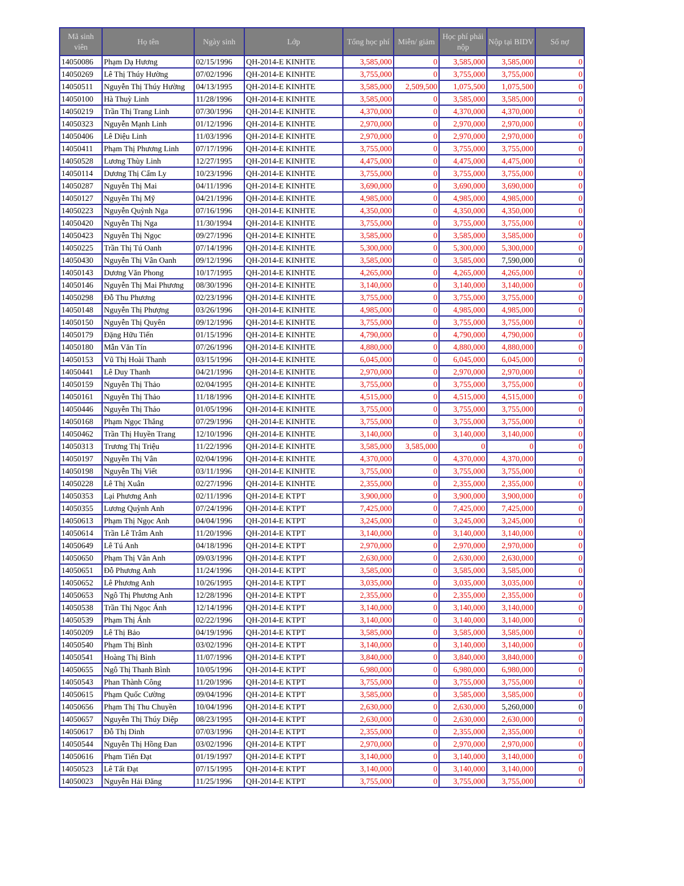| Mã sinh viên | Họ tên | Ngày sinh | Lớp | Tổng học phí | Miễn/ giảm | Học phí phải nộp | Nộp tại BIDV | Số nợ |
| --- | --- | --- | --- | --- | --- | --- | --- | --- |
| 14050086 | Phạm Dạ Hương | 02/15/1996 | QH-2014-E KINHTE | 3,585,000 | 0 | 3,585,000 | 3,585,000 | 0 |
| 14050269 | Lê Thị Thúy Hường | 07/02/1996 | QH-2014-E KINHTE | 3,755,000 | 0 | 3,755,000 | 3,755,000 | 0 |
| 14050511 | Nguyễn Thị Thúy Hường | 04/13/1995 | QH-2014-E KINHTE | 3,585,000 | 2,509,500 | 1,075,500 | 1,075,500 | 0 |
| 14050100 | Hà Thuỳ Linh | 11/28/1996 | QH-2014-E KINHTE | 3,585,000 | 0 | 3,585,000 | 3,585,000 | 0 |
| 14050219 | Trần Thị Trang Linh | 07/30/1996 | QH-2014-E KINHTE | 4,370,000 | 0 | 4,370,000 | 4,370,000 | 0 |
| 14050323 | Nguyễn Mạnh Linh | 01/12/1996 | QH-2014-E KINHTE | 2,970,000 | 0 | 2,970,000 | 2,970,000 | 0 |
| 14050406 | Lê Diệu Linh | 11/03/1996 | QH-2014-E KINHTE | 2,970,000 | 0 | 2,970,000 | 2,970,000 | 0 |
| 14050411 | Phạm Thị Phương Linh | 07/17/1996 | QH-2014-E KINHTE | 3,755,000 | 0 | 3,755,000 | 3,755,000 | 0 |
| 14050528 | Lương Thùy Linh | 12/27/1995 | QH-2014-E KINHTE | 4,475,000 | 0 | 4,475,000 | 4,475,000 | 0 |
| 14050114 | Dương Thị Cẩm Ly | 10/23/1996 | QH-2014-E KINHTE | 3,755,000 | 0 | 3,755,000 | 3,755,000 | 0 |
| 14050287 | Nguyễn Thị Mai | 04/11/1996 | QH-2014-E KINHTE | 3,690,000 | 0 | 3,690,000 | 3,690,000 | 0 |
| 14050127 | Nguyễn Thị Mỹ | 04/21/1996 | QH-2014-E KINHTE | 4,985,000 | 0 | 4,985,000 | 4,985,000 | 0 |
| 14050223 | Nguyễn Quỳnh Nga | 07/16/1996 | QH-2014-E KINHTE | 4,350,000 | 0 | 4,350,000 | 4,350,000 | 0 |
| 14050420 | Nguyễn Thị Nga | 11/30/1994 | QH-2014-E KINHTE | 3,755,000 | 0 | 3,755,000 | 3,755,000 | 0 |
| 14050423 | Nguyễn Thị Ngọc | 09/27/1996 | QH-2014-E KINHTE | 3,585,000 | 0 | 3,585,000 | 3,585,000 | 0 |
| 14050225 | Trần Thị Tú Oanh | 07/14/1996 | QH-2014-E KINHTE | 5,300,000 | 0 | 5,300,000 | 5,300,000 | 0 |
| 14050430 | Nguyễn Thị Vân Oanh | 09/12/1996 | QH-2014-E KINHTE | 3,585,000 | 0 | 3,585,000 | 7,590,000 | 0 |
| 14050143 | Dương Văn Phong | 10/17/1995 | QH-2014-E KINHTE | 4,265,000 | 0 | 4,265,000 | 4,265,000 | 0 |
| 14050146 | Nguyễn Thị Mai Phương | 08/30/1996 | QH-2014-E KINHTE | 3,140,000 | 0 | 3,140,000 | 3,140,000 | 0 |
| 14050298 | Đỗ Thu Phương | 02/23/1996 | QH-2014-E KINHTE | 3,755,000 | 0 | 3,755,000 | 3,755,000 | 0 |
| 14050148 | Nguyễn Thị Phượng | 03/26/1996 | QH-2014-E KINHTE | 4,985,000 | 0 | 4,985,000 | 4,985,000 | 0 |
| 14050150 | Nguyễn Thị Quyên | 09/12/1996 | QH-2014-E KINHTE | 3,755,000 | 0 | 3,755,000 | 3,755,000 | 0 |
| 14050179 | Đặng Hữu Tiến | 01/15/1996 | QH-2014-E KINHTE | 4,790,000 | 0 | 4,790,000 | 4,790,000 | 0 |
| 14050180 | Mẫn Văn Tín | 07/26/1996 | QH-2014-E KINHTE | 4,880,000 | 0 | 4,880,000 | 4,880,000 | 0 |
| 14050153 | Vũ Thị Hoài Thanh | 03/15/1996 | QH-2014-E KINHTE | 6,045,000 | 0 | 6,045,000 | 6,045,000 | 0 |
| 14050441 | Lê Duy Thanh | 04/21/1996 | QH-2014-E KINHTE | 2,970,000 | 0 | 2,970,000 | 2,970,000 | 0 |
| 14050159 | Nguyễn Thị Thảo | 02/04/1995 | QH-2014-E KINHTE | 3,755,000 | 0 | 3,755,000 | 3,755,000 | 0 |
| 14050161 | Nguyễn Thị Thảo | 11/18/1996 | QH-2014-E KINHTE | 4,515,000 | 0 | 4,515,000 | 4,515,000 | 0 |
| 14050446 | Nguyễn Thị Thảo | 01/05/1996 | QH-2014-E KINHTE | 3,755,000 | 0 | 3,755,000 | 3,755,000 | 0 |
| 14050168 | Phạm Ngọc Thắng | 07/29/1996 | QH-2014-E KINHTE | 3,755,000 | 0 | 3,755,000 | 3,755,000 | 0 |
| 14050462 | Trần Thị Huyền Trang | 12/10/1996 | QH-2014-E KINHTE | 3,140,000 | 0 | 3,140,000 | 3,140,000 | 0 |
| 14050313 | Trương Thị Triệu | 11/22/1996 | QH-2014-E KINHTE | 3,585,000 | 3,585,000 | 0 | 0 | 0 |
| 14050197 | Nguyễn Thị Vân | 02/04/1996 | QH-2014-E KINHTE | 4,370,000 | 0 | 4,370,000 | 4,370,000 | 0 |
| 14050198 | Nguyễn Thị Viết | 03/11/1996 | QH-2014-E KINHTE | 3,755,000 | 0 | 3,755,000 | 3,755,000 | 0 |
| 14050228 | Lê Thị Xuân | 02/27/1996 | QH-2014-E KINHTE | 2,355,000 | 0 | 2,355,000 | 2,355,000 | 0 |
| 14050353 | Lại Phương Anh | 02/11/1996 | QH-2014-E KTPT | 3,900,000 | 0 | 3,900,000 | 3,900,000 | 0 |
| 14050355 | Lương Quỳnh Anh | 07/24/1996 | QH-2014-E KTPT | 7,425,000 | 0 | 7,425,000 | 7,425,000 | 0 |
| 14050613 | Phạm Thị Ngọc Anh | 04/04/1996 | QH-2014-E KTPT | 3,245,000 | 0 | 3,245,000 | 3,245,000 | 0 |
| 14050614 | Trần Lê Trâm Anh | 11/20/1996 | QH-2014-E KTPT | 3,140,000 | 0 | 3,140,000 | 3,140,000 | 0 |
| 14050649 | Lê Tú Anh | 04/18/1996 | QH-2014-E KTPT | 2,970,000 | 0 | 2,970,000 | 2,970,000 | 0 |
| 14050650 | Phạm Thị Vân Anh | 09/03/1996 | QH-2014-E KTPT | 2,630,000 | 0 | 2,630,000 | 2,630,000 | 0 |
| 14050651 | Đỗ Phương Anh | 11/24/1996 | QH-2014-E KTPT | 3,585,000 | 0 | 3,585,000 | 3,585,000 | 0 |
| 14050652 | Lê Phương Anh | 10/26/1995 | QH-2014-E KTPT | 3,035,000 | 0 | 3,035,000 | 3,035,000 | 0 |
| 14050653 | Ngô Thị Phương Anh | 12/28/1996 | QH-2014-E KTPT | 2,355,000 | 0 | 2,355,000 | 2,355,000 | 0 |
| 14050538 | Trần Thị Ngọc Ánh | 12/14/1996 | QH-2014-E KTPT | 3,140,000 | 0 | 3,140,000 | 3,140,000 | 0 |
| 14050539 | Phạm Thị Ánh | 02/22/1996 | QH-2014-E KTPT | 3,140,000 | 0 | 3,140,000 | 3,140,000 | 0 |
| 14050209 | Lê Thị Bảo | 04/19/1996 | QH-2014-E KTPT | 3,585,000 | 0 | 3,585,000 | 3,585,000 | 0 |
| 14050540 | Phạm Thị Bình | 03/02/1996 | QH-2014-E KTPT | 3,140,000 | 0 | 3,140,000 | 3,140,000 | 0 |
| 14050541 | Hoàng Thị Bình | 11/07/1996 | QH-2014-E KTPT | 3,840,000 | 0 | 3,840,000 | 3,840,000 | 0 |
| 14050655 | Ngô Thị Thanh Bình | 10/05/1996 | QH-2014-E KTPT | 6,980,000 | 0 | 6,980,000 | 6,980,000 | 0 |
| 14050543 | Phan Thành Công | 11/20/1996 | QH-2014-E KTPT | 3,755,000 | 0 | 3,755,000 | 3,755,000 | 0 |
| 14050615 | Phạm Quốc Cường | 09/04/1996 | QH-2014-E KTPT | 3,585,000 | 0 | 3,585,000 | 3,585,000 | 0 |
| 14050656 | Phạm Thị Thu Chuyền | 10/04/1996 | QH-2014-E KTPT | 2,630,000 | 0 | 2,630,000 | 5,260,000 | 0 |
| 14050657 | Nguyễn Thị Thúy Diệp | 08/23/1995 | QH-2014-E KTPT | 2,630,000 | 0 | 2,630,000 | 2,630,000 | 0 |
| 14050617 | Đỗ Thị Dinh | 07/03/1996 | QH-2014-E KTPT | 2,355,000 | 0 | 2,355,000 | 2,355,000 | 0 |
| 14050544 | Nguyễn Thị Hồng Đan | 03/02/1996 | QH-2014-E KTPT | 2,970,000 | 0 | 2,970,000 | 2,970,000 | 0 |
| 14050616 | Phạm Tiến Đạt | 01/19/1997 | QH-2014-E KTPT | 3,140,000 | 0 | 3,140,000 | 3,140,000 | 0 |
| 14050523 | Lê Tất Đạt | 07/15/1995 | QH-2014-E KTPT | 3,140,000 | 0 | 3,140,000 | 3,140,000 | 0 |
| 14050023 | Nguyễn Hải Đăng | 11/25/1996 | QH-2014-E KTPT | 3,755,000 | 0 | 3,755,000 | 3,755,000 | 0 |